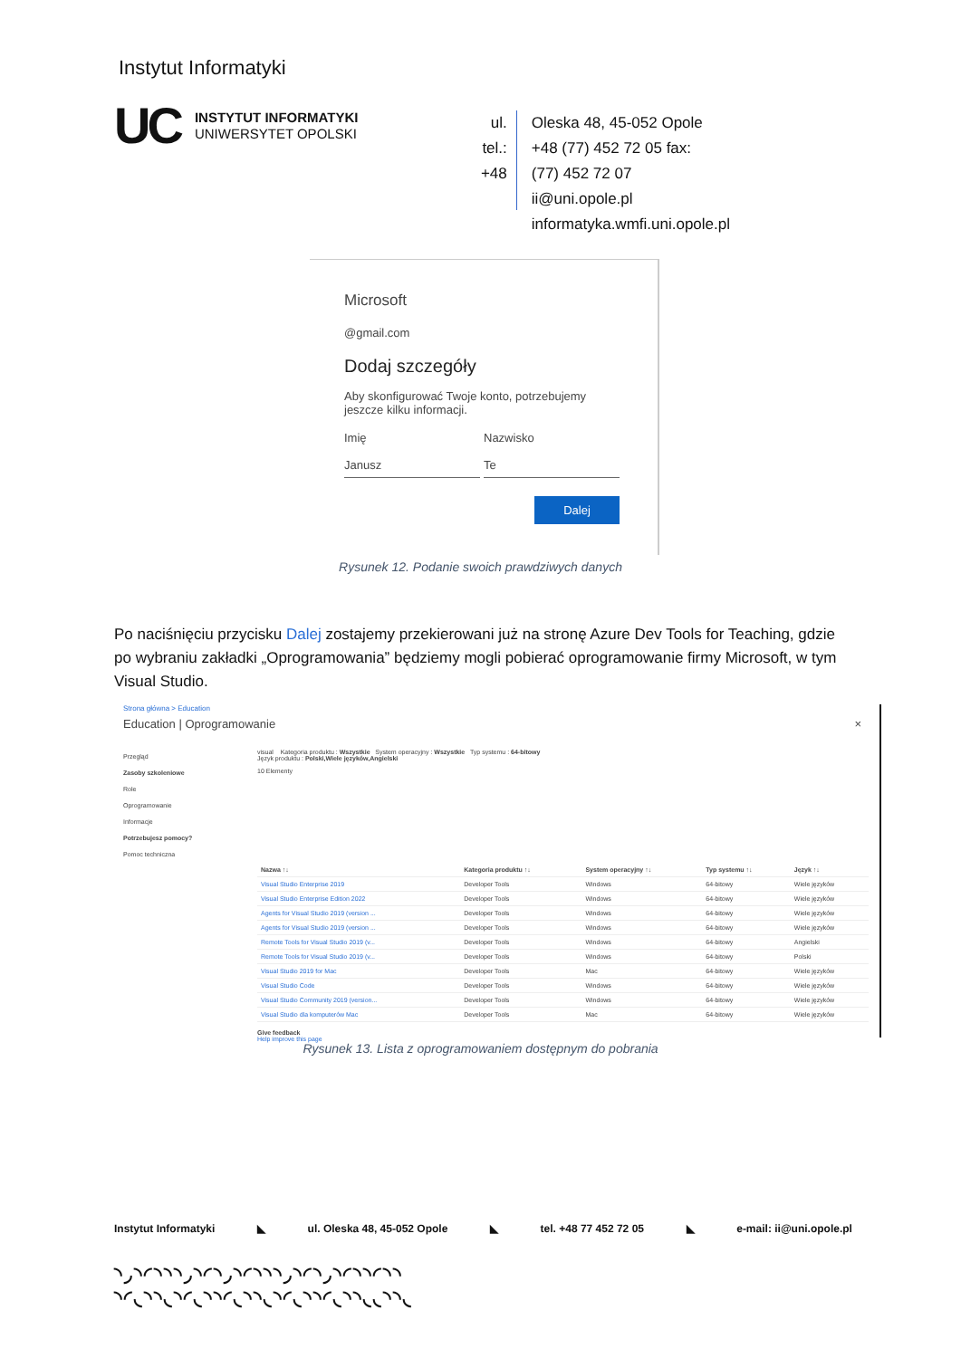Instytut Informatyki
UC
INSTYTUT INFORMATYKI
UNIWERSYTET OPOLSKI
ul.
tel.:
+48
Oleska 48, 45-052 Opole
+48 (77) 452 72 05 fax:
(77) 452 72 07
ii@uni.opole.pl
informatyka.wmfi.uni.opole.pl
Microsoft
@gmail.com
Dodaj szczegóły
Aby skonfigurować Twoje konto, potrzebujemy jeszcze kilku informacji.
Imię
Janusz
Nazwisko
Te
Dalej
Rysunek 12. Podanie swoich prawdziwych danych
Po naciśnięciu przycisku Dalej zostajemy przekierowani już na stronę Azure Dev Tools for Teaching, gdzie po wybraniu zakładki „Oprogramowania” będziemy mogli pobierać oprogramowanie firmy Microsoft, w tym Visual Studio.
Strona główna > Education
Education | Oprogramowanie ×
Przegląd
Zasoby szkoleniowe
Role
Oprogramowanie
Informacje
Potrzebujesz pomocy?
Pomoc techniczna
visual Kategoria produktu : Wszystkie System operacyjny : Wszystkie Typ systemu : 64-bitowy
Język produktu : Polski,Wiele języków,Angielski
10 Elementy
| Nazwa ↑↓ | Kategoria produktu ↑↓ | System operacyjny ↑↓ | Typ systemu ↑↓ | Język ↑↓ |
| --- | --- | --- | --- | --- |
| Visual Studio Enterprise 2019 | Developer Tools | Windows | 64-bitowy | Wiele języków |
| Visual Studio Enterprise Edition 2022 | Developer Tools | Windows | 64-bitowy | Wiele języków |
| Agents for Visual Studio 2019 (version ... | Developer Tools | Windows | 64-bitowy | Wiele języków |
| Agents for Visual Studio 2019 (version ... | Developer Tools | Windows | 64-bitowy | Wiele języków |
| Remote Tools for Visual Studio 2019 (v... | Developer Tools | Windows | 64-bitowy | Angielski |
| Remote Tools for Visual Studio 2019 (v... | Developer Tools | Windows | 64-bitowy | Polski |
| Visual Studio 2019 for Mac | Developer Tools | Mac | 64-bitowy | Wiele języków |
| Visual Studio Code | Developer Tools | Windows | 64-bitowy | Wiele języków |
| Visual Studio Community 2019 (version... | Developer Tools | Windows | 64-bitowy | Wiele języków |
| Visual Studio dla komputerów Mac | Developer Tools | Mac | 64-bitowy | Wiele języków |
Give feedback
Help improve this page
Rysunek 13. Lista z oprogramowaniem dostępnym do pobrania
Instytut Informatyki ◣ ul. Oleska 48, 45-052 Opole ◣ tel. +48 77 452 72 05 ◣ e-mail: ii@uni.opole.pl
◝◞◝◜◝◝◝◞◝◜◝◞◝◜◝◝◝◞◝◜◝◞◝◜◝◝◜◝◝
◝◜◟◝◝◟◝◜◟◝◝◜◟◝◝◟◝◜◟◝◝◜◟◝◝◟◟◝◝◟